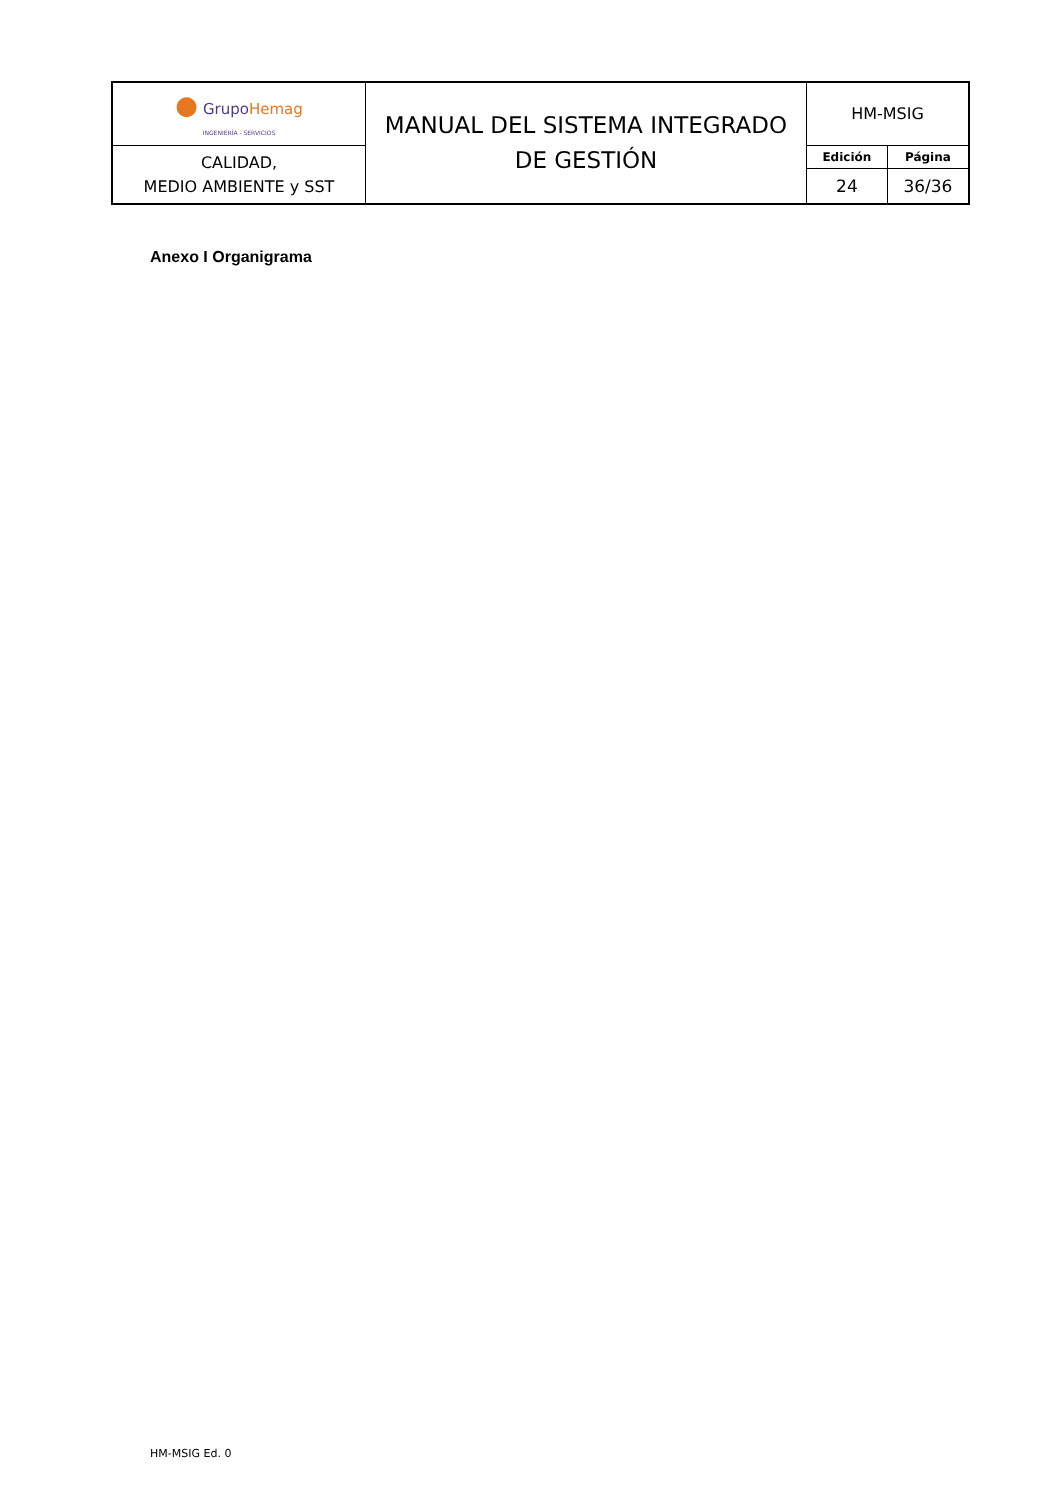| ● Grupo Hemag INGENIERÍA - SERVICIOS | MANUAL DEL SISTEMA INTEGRADO DE GESTIÓN | HM-MSIG | |
| CALIDAD, MEDIO AMBIENTE y SST | | Edición | Página |
| | | 24 | 36/36 |
Anexo I Organigrama
HM-MSIG Ed. 0